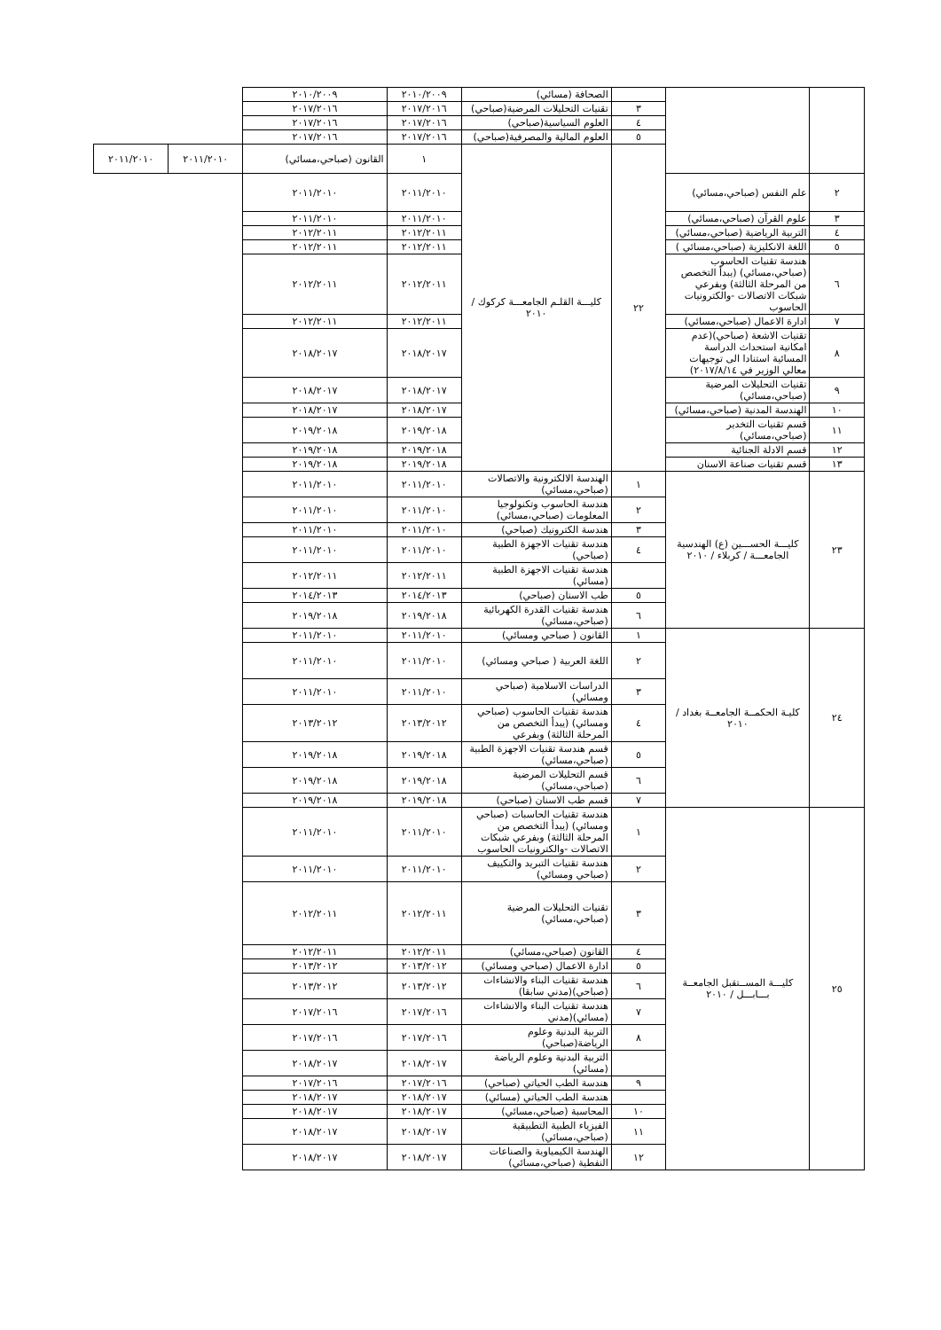| | | | الصحافة (مسائي) | ٢٠١٠/٢٠٠٩ | ٢٠١٠/٢٠٠٩ | | |
| | | ٣ | تقنيات التحليلات المرضية(صباحي) | ٢٠١٧/٢٠١٦ | ٢٠١٧/٢٠١٦ | | |
| | | ٤ | العلوم السياسية(صباحي) | ٢٠١٧/٢٠١٦ | ٢٠١٧/٢٠١٦ | | |
| | | ٥ | العلوم المالية والمصرفية(صباحي) | ٢٠١٧/٢٠١٦ | ٢٠١٧/٢٠١٦ | | |
| | | ٢٢ | كليـــة القلـم الجامعـــة كركوك / ٢٠١٠ | ١ | القانون (صباحي،مسائي) | ٢٠١١/٢٠١٠ | ٢٠١١/٢٠١٠ |
| ٢ | علم النفس (صباحي،مسائي) | | | ٢٠١١/٢٠١٠ | ٢٠١١/٢٠١٠ | | |
| ٣ | علوم القرآن (صباحي،مسائي) | | | ٢٠١١/٢٠١٠ | ٢٠١١/٢٠١٠ | | |
| ٤ | التربية الرياضية (صباحي،مسائي) | | | ٢٠١٢/٢٠١١ | ٢٠١٢/٢٠١١ | | |
| ٥ | اللغة الانكليزية (صباحي،مسائي ) | | | ٢٠١٢/٢٠١١ | ٢٠١٢/٢٠١١ | | |
| ٦ | هندسة تقنيات الحاسوب (صباحي،مسائي) (يبدأ التخصص من المرحلة الثالثة) وبفرعي شبكات الاتصالات -والكترونيات الحاسوب | | | ٢٠١٢/٢٠١١ | ٢٠١٢/٢٠١١ | | |
| ٧ | ادارة الاعمال (صباحي،مسائي) | | | ٢٠١٢/٢٠١١ | ٢٠١٢/٢٠١١ | | |
| ٨ | تقنيات الاشعة (صباحي)(عدم امكانية استحداث الدراسة المسائية استنادا الى توجيهات معالي الوزير في ٢٠١٧/٨/١٤) | | | ٢٠١٨/٢٠١٧ | ٢٠١٨/٢٠١٧ | | |
| ٩ | تقنيات التحليلات المرضية (صباحي،مسائي) | | | ٢٠١٨/٢٠١٧ | ٢٠١٨/٢٠١٧ | | |
| ١٠ | الهندسة المدنية (صباحي،مسائي) | | | ٢٠١٨/٢٠١٧ | ٢٠١٨/٢٠١٧ | | |
| ١١ | قسم تقنيات التخدير (صباحي،مسائي) | | | ٢٠١٩/٢٠١٨ | ٢٠١٩/٢٠١٨ | | |
| ١٢ | قسم الادلة الجنائية | | | ٢٠١٩/٢٠١٨ | ٢٠١٩/٢٠١٨ | | |
| ١٣ | قسم تقنيات صناعة الاسنان | | | ٢٠١٩/٢٠١٨ | ٢٠١٩/٢٠١٨ | | |
| ٢٣ | كليـــة الحســـين (ع) الهندسية الجامعـــة / كربلاء / ٢٠١٠ | ١ | الهندسة الالكترونية والاتصالات (صباحي،مسائي) | ٢٠١١/٢٠١٠ | ٢٠١١/٢٠١٠ | | |
| | | ٢ | هندسة الحاسوب وتكنولوجيا المعلومات (صباحي،مسائي) | ٢٠١١/٢٠١٠ | ٢٠١١/٢٠١٠ | | |
| | | ٣ | هندسة الكترونيك (صباحي) | ٢٠١١/٢٠١٠ | ٢٠١١/٢٠١٠ | | |
| | | ٤ | هندسة تقنيات الاجهزة الطبية (صباحي) | ٢٠١١/٢٠١٠ | ٢٠١١/٢٠١٠ | | |
| | | | هندسة تقنيات الاجهزة الطبية (مسائي) | ٢٠١٢/٢٠١١ | ٢٠١٢/٢٠١١ | | |
| | | ٥ | طب الاسنان (صباحي) | ٢٠١٤/٢٠١٣ | ٢٠١٤/٢٠١٣ | | |
| | | ٦ | هندسة تقنيات القدرة الكهربائية (صباحي،مسائي) | ٢٠١٩/٢٠١٨ | ٢٠١٩/٢٠١٨ | | |
| ٢٤ | كليـة الحكمــة الجامعــة بغداد / ٢٠١٠ | ١ | القانون ( صباحي ومسائي) | ٢٠١١/٢٠١٠ | ٢٠١١/٢٠١٠ | | |
| | | ٢ | اللغة العربية ( صباحي ومسائي) | ٢٠١١/٢٠١٠ | ٢٠١١/٢٠١٠ | | |
| | | ٣ | الدراسات الاسلامية (صباحي ومسائي) | ٢٠١١/٢٠١٠ | ٢٠١١/٢٠١٠ | | |
| | | ٤ | هندسة تقنيات الحاسوب (صباحي ومسائي) (يبدأ التخصص من المرحلة الثالثة) وبفرعي | ٢٠١٣/٢٠١٢ | ٢٠١٣/٢٠١٢ | | |
| | | ٥ | قسم هندسة تقنيات الاجهزة الطبية (صباحي،مسائي) | ٢٠١٩/٢٠١٨ | ٢٠١٩/٢٠١٨ | | |
| | | ٦ | قسم التحليلات المرضية (صباحي،مسائي) | ٢٠١٩/٢٠١٨ | ٢٠١٩/٢٠١٨ | | |
| | | ٧ | قسم طب الاسنان (صباحي) | ٢٠١٩/٢٠١٨ | ٢٠١٩/٢٠١٨ | | |
| ٢٥ | كليـــة المســتقبل الجامعــة بـــابـــل / ٢٠١٠ | ١ | هندسة تقنيات الحاسبات (صباحي ومسائي) (يبدأ التخصص من المرحلة الثالثة) وبفرعي شبكات الاتصالات -والكترونيات الحاسوب | ٢٠١١/٢٠١٠ | ٢٠١١/٢٠١٠ | | |
| | | ٢ | هندسة تقنيات التبريد والتكييف (صباحي ومسائي) | ٢٠١١/٢٠١٠ | ٢٠١١/٢٠١٠ | | |
| | | ٣ | تقنيات التحليلات المرضية (صباحي،مسائي) | ٢٠١٢/٢٠١١ | ٢٠١٢/٢٠١١ | | |
| | | ٤ | القانون (صباحي،مسائي) | ٢٠١٢/٢٠١١ | ٢٠١٢/٢٠١١ | | |
| | | ٥ | ادارة الاعمال (صباحي ومسائي) | ٢٠١٣/٢٠١٢ | ٢٠١٣/٢٠١٢ | | |
| | | ٦ | هندسة تقنيات البناء والانشاءات (صباحي)(مدني سابقا) | ٢٠١٣/٢٠١٢ | ٢٠١٣/٢٠١٢ | | |
| | | ٧ | هندسة تقنيات البناء والانشاءات (مسائي)(مدني | ٢٠١٧/٢٠١٦ | ٢٠١٧/٢٠١٦ | | |
| | | ٨ | التربية البدنية وعلوم الرياضة(صباحي) | ٢٠١٧/٢٠١٦ | ٢٠١٧/٢٠١٦ | | |
| | | | التربية البدنية وعلوم الرياضة (مسائي) | ٢٠١٨/٢٠١٧ | ٢٠١٨/٢٠١٧ | | |
| | | ٩ | هندسة الطب الحياتي (صباحي) | ٢٠١٧/٢٠١٦ | ٢٠١٧/٢٠١٦ | | |
| | | | هندسة الطب الحياتي (مسائي) | ٢٠١٨/٢٠١٧ | ٢٠١٨/٢٠١٧ | | |
| | | ١٠ | المحاسبة (صباحي،مسائي) | ٢٠١٨/٢٠١٧ | ٢٠١٨/٢٠١٧ | | |
| | | ١١ | الفيزياء الطبية التطبيقية (صباحي،مسائي) | ٢٠١٨/٢٠١٧ | ٢٠١٨/٢٠١٧ | | |
| | | ١٢ | الهندسة الكيمياوية والصناعات النفطية (صباحي،مسائي) | ٢٠١٨/٢٠١٧ | ٢٠١٨/٢٠١٧ | | |